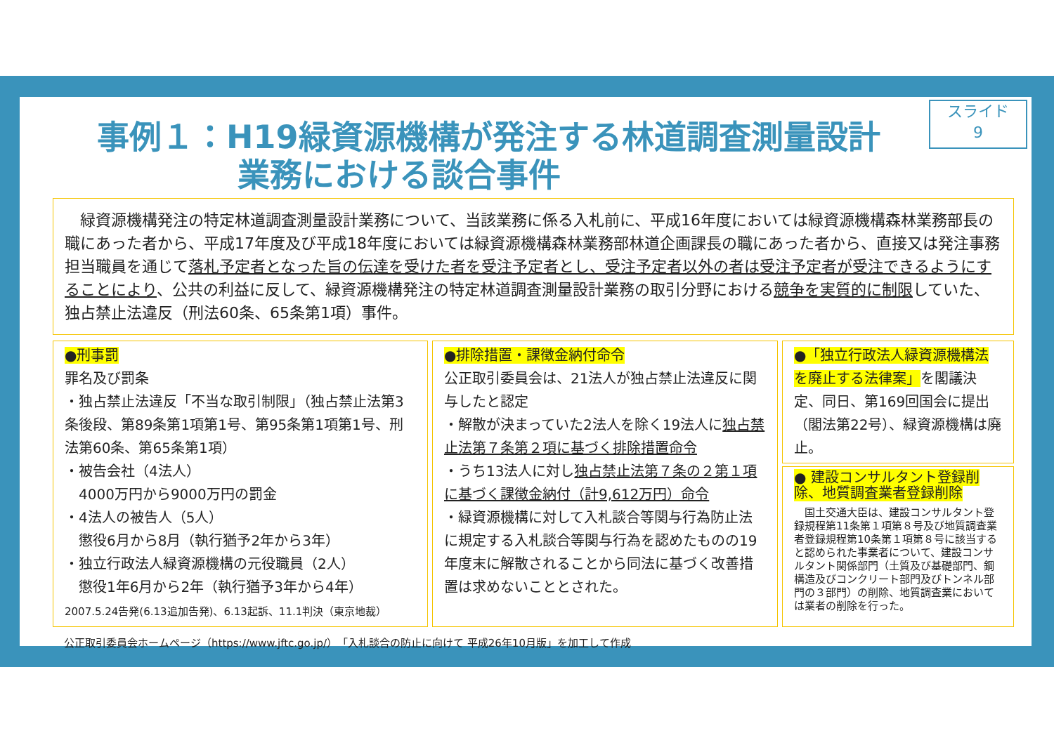スライド
9
事例１：H19緑資源機構が発注する林道調査測量設計
業務における談合事件
　緑資源機構発注の特定林道調査測量設計業務について、当該業務に係る入札前に、平成16年度においては緑資源機構森林業務部長の職にあった者から、平成17年度及び平成18年度においては緑資源機構森林業務部林道企画課長の職にあった者から、直接又は発注事務担当職員を通じて落札予定者となった旨の伝達を受けた者を受注予定者とし、受注予定者以外の者は受注予定者が受注できるようにすることにより、公共の利益に反して、緑資源機構発注の特定林道調査測量設計業務の取引分野における競争を実質的に制限していた、独占禁止法違反（刑法60条、65条第1項）事件。
●刑事罰
罪名及び罰条
・独占禁止法違反「不当な取引制限」（独占禁止法第3条後段、第89条第1項第1号、第95条第1項第1号、刑法第60条、第65条第1項）
・被告会社（4法人）
　4000万円から9000万円の罰金
・4法人の被告人（5人）
　懲役6月から8月（執行猶予2年から3年）
・独立行政法人緑資源機構の元役職員（2人）
　懲役1年6月から2年（執行猶予3年から4年）
2007.5.24告発(6.13追加告発)、6.13起訴、11.1判決（東京地裁）
●排除措置・課徴金納付命令
公正取引委員会は、21法人が独占禁止法違反に関与したと認定
・解散が決まっていた2法人を除く19法人に独占禁止法第７条第２項に基づく排除措置命令
・うち13法人に対し独占禁止法第７条の２第１項に基づく課徴金納付（計9,612万円）命令
・緑資源機構に対して入札談合等関与行為防止法に規定する入札談合等関与行為を認めたものの19年度末に解散されることから同法に基づく改善措置は求めないこととされた。
●「独立行政法人緑資源機構法を廃止する法律案」を閣議決定、同日、第169回国会に提出（閣法第22号）、緑資源機構は廃止。
● 建設コンサルタント登録削除、地質調査業者登録削除
　国土交通大臣は、建設コンサルタント登録規程第11条第１項第８号及び地質調査業者登録規程第10条第１項第８号に該当すると認められた事業者について、建設コンサルタント関係部門（土質及び基礎部門、鋼構造及びコンクリート部門及びトンネル部門の３部門）の削除、地質調査業においては業者の削除を行った。
公正取引委員会ホームページ（https://www.jftc.go.jp/）「入札談合の防止に向けて 平成26年10月版」を加工して作成